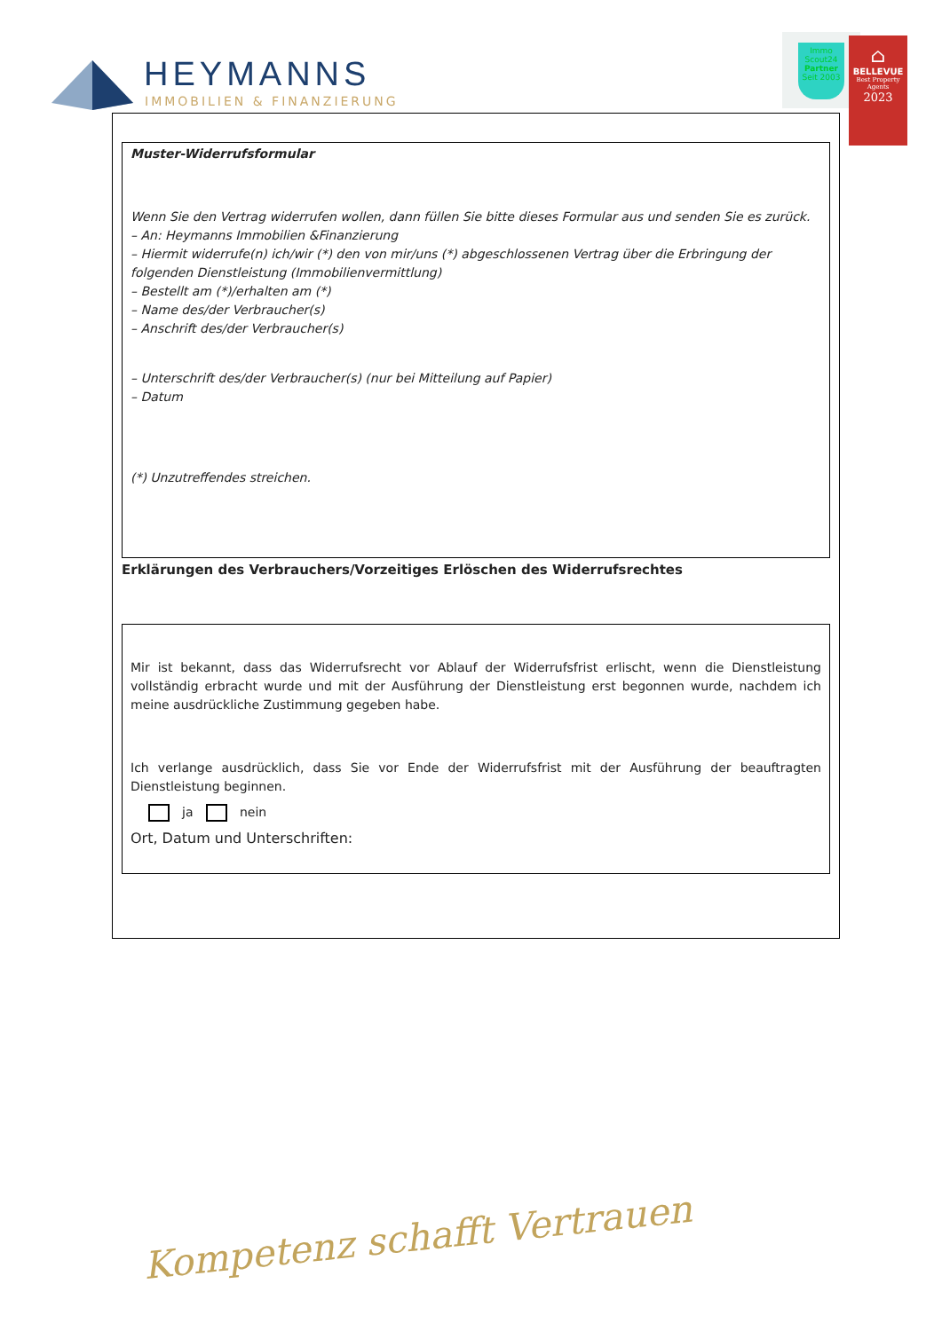HEYMANNS
IMMOBILIEN & FINANZIERUNG
Immo
Scout24
Partner
Seit 2003
⌂
BELLEVUE
Best Property Agents
2023
Muster-Widerrufsformular
Wenn Sie den Vertrag widerrufen wollen, dann füllen Sie bitte dieses Formular aus und senden Sie es zurück.
– An: Heymanns Immobilien &Finanzierung
– Hiermit widerrufe(n) ich/wir (*) den von mir/uns (*) abgeschlossenen Vertrag über die Erbringung der folgenden Dienstleistung (Immobilienvermittlung)
– Bestellt am (*)/erhalten am (*)
– Name des/der Verbraucher(s)
– Anschrift des/der Verbraucher(s)
– Unterschrift des/der Verbraucher(s) (nur bei Mitteilung auf Papier)
– Datum
(*) Unzutreffendes streichen.
Erklärungen des Verbrauchers/Vorzeitiges Erlöschen des Widerrufsrechtes
Mir ist bekannt, dass das Widerrufsrecht vor Ablauf der Widerrufsfrist erlischt, wenn die Dienstleistung vollständig erbracht wurde und mit der Ausführung der Dienstleistung erst begonnen wurde, nachdem ich meine ausdrückliche Zustimmung gegeben habe.
Ich verlange ausdrücklich, dass Sie vor Ende der Widerrufsfrist mit der Ausführung der beauftragten Dienstleistung beginnen.
ja nein
Ort, Datum und Unterschriften:
Kompetenz schafft Vertrauen